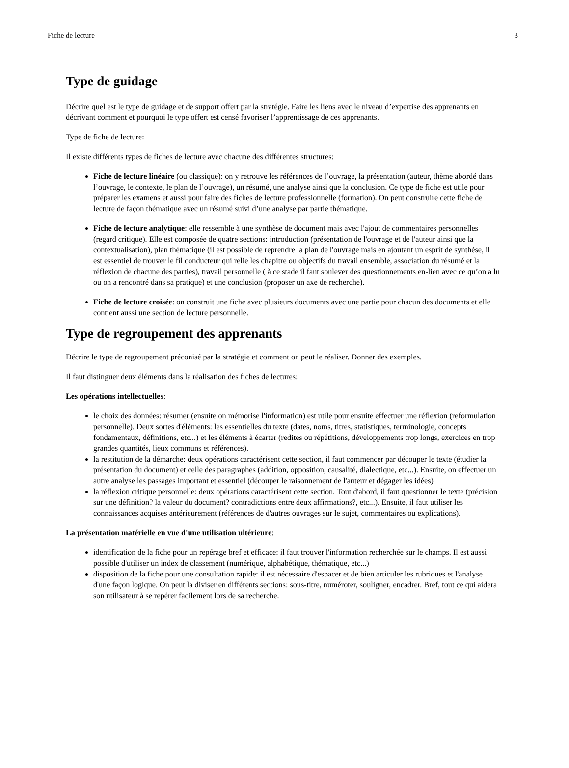Fiche de lecture 3
Type de guidage
Décrire quel est le type de guidage et de support offert par la stratégie. Faire les liens avec le niveau d’expertise des apprenants en décrivant comment et pourquoi le type offert est censé favoriser l’apprentissage de ces apprenants.
Type de fiche de lecture:
Il existe différents types de fiches de lecture avec chacune des différentes structures:
Fiche de lecture linéaire (ou classique): on y retrouve les références de l’ouvrage, la présentation (auteur, thème abordé dans l’ouvrage, le contexte, le plan de l’ouvrage), un résumé, une analyse ainsi que la conclusion. Ce type de fiche est utile pour préparer les examens et aussi pour faire des fiches de lecture professionnelle (formation). On peut construire cette fiche de lecture de façon thématique avec un résumé suivi d’une analyse par partie thématique.
Fiche de lecture analytique: elle ressemble à une synthèse de document mais avec l'ajout de commentaires personnelles (regard critique). Elle est composée de quatre sections: introduction (présentation de l'ouvrage et de l'auteur ainsi que la contextualisation), plan thématique (il est possible de reprendre la plan de l'ouvrage mais en ajoutant un esprit de synthèse, il est essentiel de trouver le fil conducteur qui relie les chapitre ou objectifs du travail ensemble, association du résumé et la réflexion de chacune des parties), travail personnelle ( à ce stade il faut soulever des questionnements en-lien avec ce qu’on a lu ou on a rencontré dans sa pratique) et une conclusion (proposer un axe de recherche).
Fiche de lecture croisée: on construit une fiche avec plusieurs documents avec une partie pour chacun des documents et elle contient aussi une section de lecture personnelle.
Type de regroupement des apprenants
Décrire le type de regroupement préconisé par la stratégie et comment on peut le réaliser. Donner des exemples.
Il faut distinguer deux éléments dans la réalisation des fiches de lectures:
Les opérations intellectuelles:
le choix des données: résumer (ensuite on mémorise l'information) est utile pour ensuite effectuer une réflexion (reformulation personnelle). Deux sortes d'éléments: les essentielles du texte (dates, noms, titres, statistiques, terminologie, concepts fondamentaux, définitions, etc...) et les éléments à écarter (redites ou répétitions, développements trop longs, exercices en trop grandes quantités, lieux communs et références).
la restitution de la démarche: deux opérations caractérisent cette section, il faut commencer par découper le texte (étudier la présentation du document) et celle des paragraphes (addition, opposition, causalité, dialectique, etc...). Ensuite, on effectuer un autre analyse les passages important et essentiel (découper le raisonnement de l'auteur et dégager les idées)
la réflexion critique personnelle: deux opérations caractérisent cette section. Tout d'abord, il faut questionner le texte (précision sur une définition? la valeur du document? contradictions entre deux affirmations?, etc...). Ensuite, il faut utiliser les connaissances acquises antérieurement (références de d'autres ouvrages sur le sujet, commentaires ou explications).
La présentation matérielle en vue d'une utilisation ultérieure:
identification de la fiche pour un repérage bref et efficace: il faut trouver l'information recherchée sur le champs. Il est aussi possible d'utiliser un index de classement (numérique, alphabétique, thématique, etc...)
disposition de la fiche pour une consultation rapide: il est nécessaire d'espacer et de bien articuler les rubriques et l'analyse d'une façon logique. On peut la diviser en différents sections: sous-titre, numéroter, souligner, encadrer. Bref, tout ce qui aidera son utilisateur à se repérer facilement lors de sa recherche.